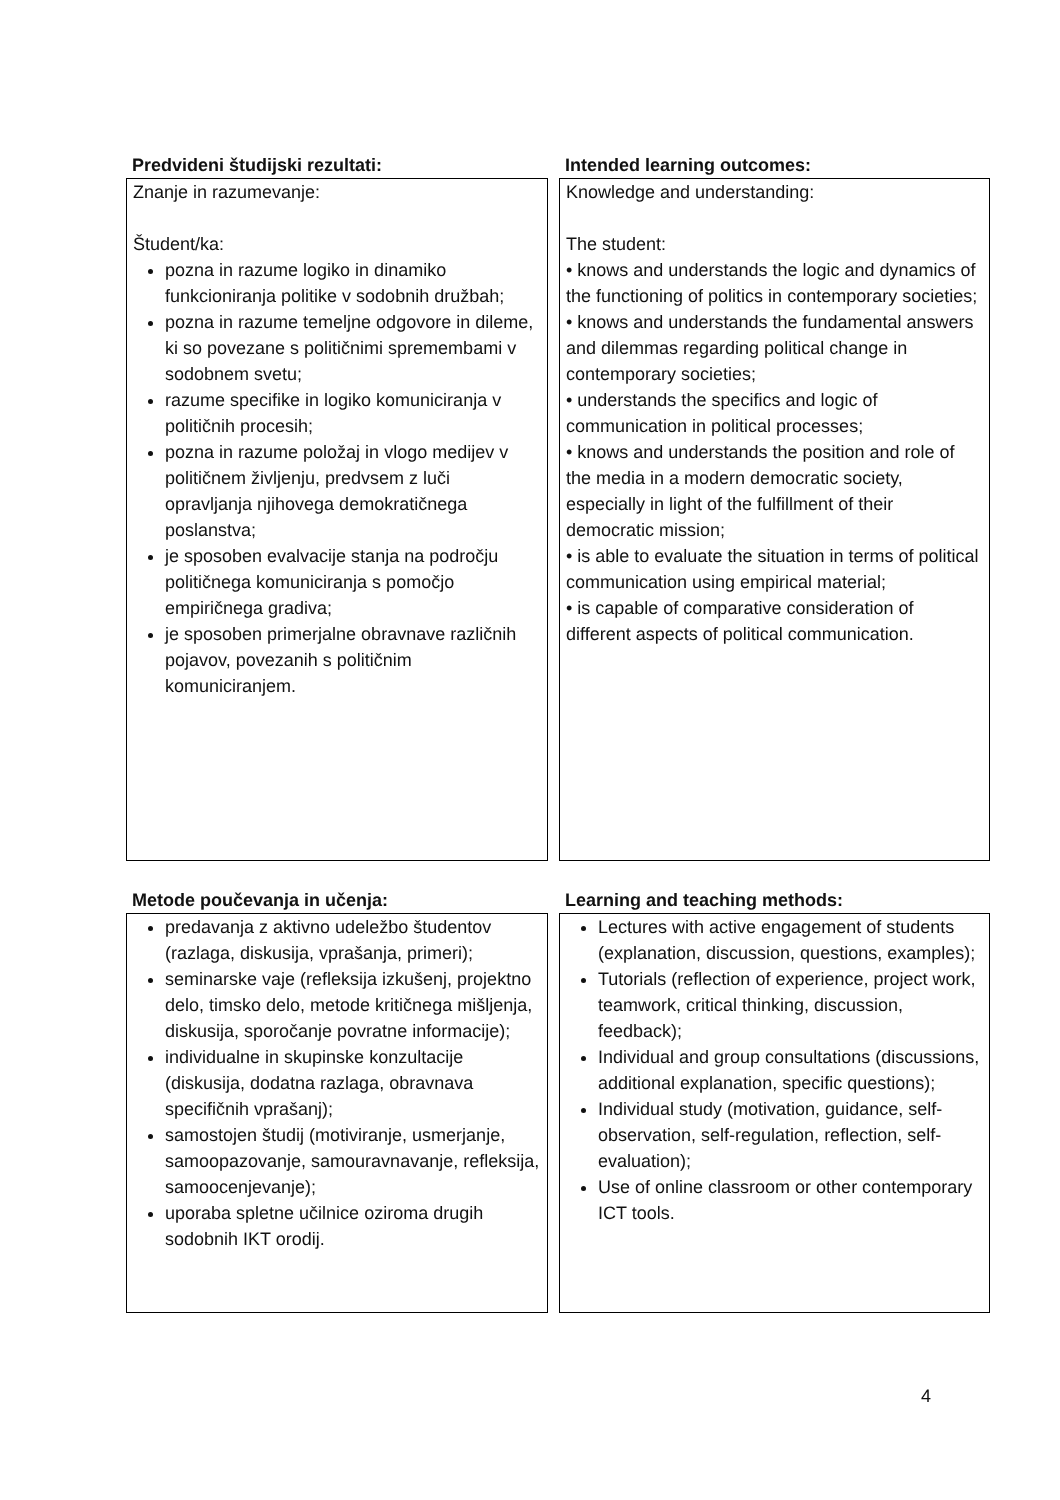Predvideni študijski rezultati:
Znanje in razumevanje:
Študent/ka:
pozna in razume logiko in dinamiko funkcioniranja politike v sodobnih družbah;
pozna in razume temeljne odgovore in dileme, ki so povezane s političnimi spremembami v sodobnem svetu;
razume specifike in logiko komuniciranja v političnih procesih;
pozna in razume položaj in vlogo medijev v političnem življenju, predvsem z luči opravljanja njihovega demokratičnega poslanstva;
je sposoben evalvacije stanja na področju političnega komuniciranja s pomočjo empiričnega gradiva;
je sposoben primerjalne obravnave različnih pojavov, povezanih s političnim komuniciranjem.
Intended learning outcomes:
Knowledge and understanding:
The student:
• knows and understands the logic and dynamics of the functioning of politics in contemporary societies;
• knows and understands the fundamental answers and dilemmas regarding political change in contemporary societies;
• understands the specifics and logic of communication in political processes;
• knows and understands the position and role of the media in a modern democratic society, especially in light of the fulfillment of their democratic mission;
• is able to evaluate the situation in terms of political communication using empirical material;
• is capable of comparative consideration of different aspects of political communication.
Metode poučevanja in učenja:
predavanja z aktivno udeležbo študentov (razlaga, diskusija, vprašanja, primeri);
seminarske vaje (refleksija izkušenj, projektno delo, timsko delo, metode kritičnega mišljenja, diskusija, sporočanje povratne informacije);
individualne in skupinske konzultacije (diskusija, dodatna razlaga, obravnava specifičnih vprašanj);
samostojen študij (motiviranje, usmerjanje, samoopazovanje, samouravnavanje, refleksija, samoocenjevanje);
uporaba spletne učilnice oziroma drugih sodobnih IKT orodij.
Learning and teaching methods:
Lectures with active engagement of students (explanation, discussion, questions, examples);
Tutorials (reflection of experience, project work, teamwork, critical thinking, discussion, feedback);
Individual and group consultations (discussions, additional explanation, specific questions);
Individual study (motivation, guidance, self-observation, self-regulation, reflection, self-evaluation);
Use of online classroom or other contemporary ICT tools.
4